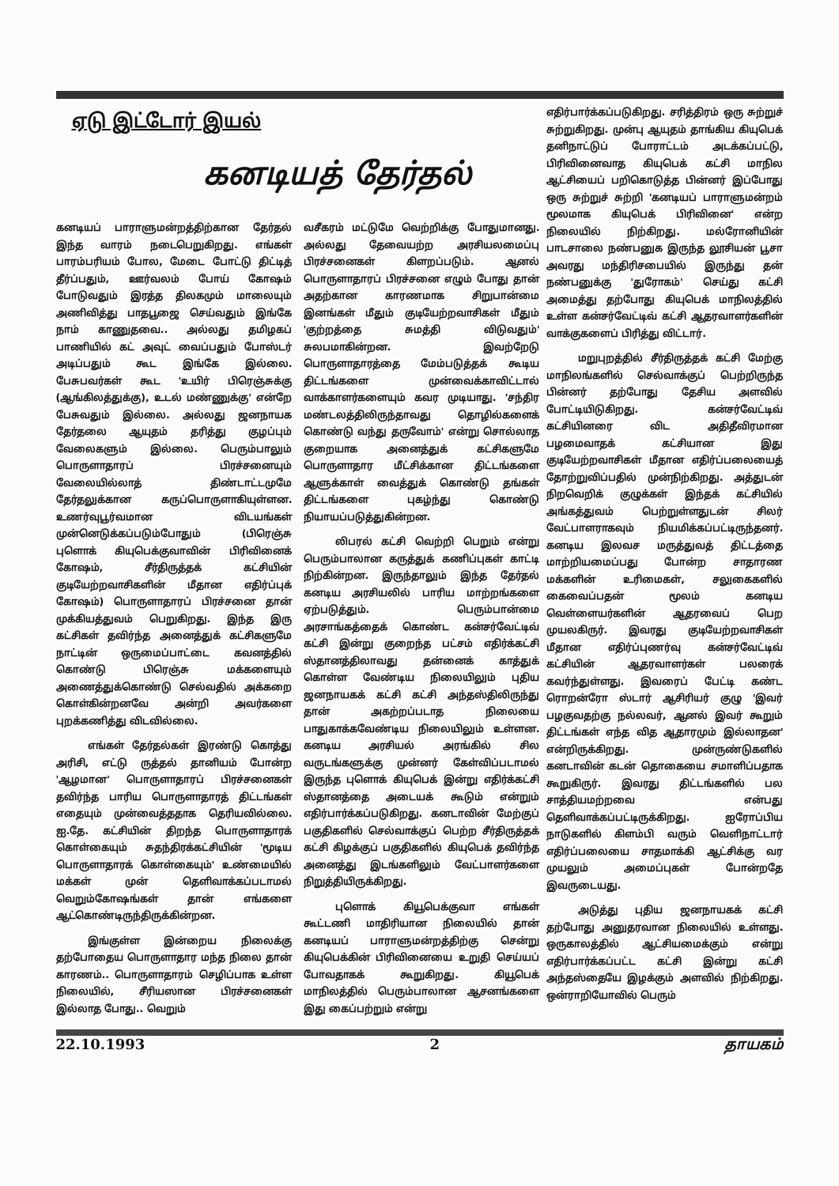ஏடு இட்டோர் இயல்
கனடியத் தேர்தல்
கனடியப் பாராளுமன்றத்திற்கான தேர்தல் இந்த வாரம் நடைபெறுகிறது. எங்கள் பாரம்பரியம் போல, மேடை போட்டு திட்டித் தீர்ப்பதும், ஊர்வலம் போய் கோஷம் போடுவதும் இரத்த திலகமும் மாலையும் அணிவித்து பாதபூஜை செய்வதும் இங்கே நாம் காணுதவை.. அல்லது தமிழகப் பாணியில் கட் அவுட் வைப்பதும் போஸ்டர் அடிப்பதும் கூட இங்கே இல்லை. பேசுபவர்கள் கூட 'உயிர் பிரெஞ்சுக்கு (ஆங்கிலத்துக்கு), உடல் மண்ணுக்கு' என்றே பேசுவதும் இல்லை. அல்லது ஜனநாயக தேர்தலை ஆயுதம் தரித்து குழப்பும் வேலைகளும் இல்லை. பெரும்பாலும் பொருளாதாரப் பிரச்சனையும் வேலையில்லாத் திண்டாட்டமுமே தேர்தலுக்கான கருப்பொருளாகியுள்ளன. உணர்வுபூர்வமான விடயங்கள் முன்னெடுக்கப்படும்போதும் (பிரெஞ்சு புளொக் கியுபெக்குவாவின் பிரிவினைக் கோஷம், சீர்திருத்தக் கட்சியின் குடியேற்றவாசிகளின் மீதான எதிர்ப்புக் கோஷம்) பொருளாதாரப் பிரச்சனை தான் முக்கியத்துவம் பெறுகிறது. இந்த இரு கட்சிகள் தவிர்ந்த அனைத்துக் கட்சிகளுமே நாட்டின் ஒருமைப்பாட்டை கவனத்தில் கொண்டு பிரெஞ்சு மக்களையும் அணைத்துக்கொண்டு செல்வதில் அக்கறை கொள்கின்றனவே அன்றி அவர்களை புறக்கணித்து விடவில்லை.
எங்கள் தேர்தல்கள் இரண்டு கொத்து அரிசி, எட்டு ருத்தல் தானியம் போன்ற 'ஆழமான' பொருளாதாரப் பிரச்சனைகள் தவிர்ந்த பாரிய பொருளாதாரத் திட்டங்கள் எதையும் முன்வைத்ததாக தெரியவில்லை. ஐ.தே. கட்சியின் திறந்த பொருளாதாரக் கொள்கையும் சுதந்திரக்கட்சியின் 'மூடிய பொருளாதாரக் கொள்கையும்' உண்மையில் மக்கள் முன் தெளிவாக்கப்படாமல் வெறும்கோஷங்கள் தான் எங்களை ஆட்கொண்டிருந்திருக்கின்றன.
இங்குள்ள இன்றைய நிலைக்கு தற்போதைய பொருளாதார மந்த நிலை தான் காரணம்.. பொருளாதாரம் செழிப்பாக உள்ள நிலையில், சீரியஸான பிரச்சனைகள் இல்லாத போது.. வெறும்
வசீகரம் மட்டுமே வெற்றிக்கு போதுமானது. அல்லது தேவையற்ற அரசியலமைப்பு பிரச்சனைகள் கிளறப்படும். ஆனல் பொருளாதாரப் பிரச்சனை எழும் போது தான் அதற்கான காரணமாக சிறுபான்மை இனங்கள் மீதும் குடியேற்றவாசிகள் மீதும் 'குற்றத்தை சுமத்தி விடுவதும்' சுலபமாகின்றன. இவற்றேடு பொருளாதாரத்தை மேம்படுத்தக் கூடிய திட்டங்களை முன்வைக்காவிட்டால் வாக்காளர்களையும் கவர முடியாது. 'சந்திர மண்டலத்திலிருந்தாவது தொழில்களைக் கொண்டு வந்து தருவோம்' என்று சொல்லாத குறையாக அனைத்துக் கட்சிகளுமே பொருளாதார மீட்சிக்கான திட்டங்களை ஆளுக்காள் வைத்துக் கொண்டு தங்கள் திட்டங்களை புகழ்ந்து கொண்டு நியாயப்படுத்துகின்றன.
லிபரல் கட்சி வெற்றி பெறும் என்று பெரும்பாலான கருத்துக் கணிப்புகள் காட்டி நிற்கின்றன. இருந்தாலும் இந்த தேர்தல் கனடிய அரசியலில் பாரிய மாற்றங்களை ஏற்படுத்தும். பெரும்பான்மை அரசாங்கத்தைக் கொண்ட கன்சர்வேட்டிவ் கட்சி இன்று குறைந்த பட்சம் எதிர்க்கட்சி ஸ்தானத்திலாவது தன்னைக் காத்துக் கொள்ள வேண்டிய நிலையிலும் புதிய ஜனநாயகக் கட்சி கட்சி அந்தஸ்திலிருந்து தான் அகற்றப்படாத நிலையை பாதுகாக்கவேண்டிய நிலையிலும் உள்ளன. கனடிய அரசியல் அரங்கில் சில வருடங்களுக்கு முன்னர் கேள்விப்படாமல் இருந்த புளொக் கியுபெக் இன்று எதிர்க்கட்சி ஸ்தானத்தை அடையக் கூடும் என்றும் எதிர்பார்க்கப்படுகிறது. கனடாவின் மேற்குப் பகுதிகளில் செல்வாக்குப் பெற்ற சீர்திருத்தக் கட்சி கிழக்குப் பகுதிகளில் கியுபெக் தவிர்ந்த அனைத்து இடங்களிலும் வேட்பாளர்களை நிறுத்தியிருக்கிறது.
புளொக் கியூபெக்குவா எங்கள் கூட்டணி மாதிரியான நிலையில் தான் கனடியப் பாராளுமன்றத்திற்கு சென்று கியுபெக்கின் பிரிவினையை உறுதி செய்யப் போவதாகக் கூறுகிறது. கியூபெக் மாநிலத்தில் பெரும்பாலான ஆசனங்களை இது கைப்பற்றும் என்று
எதிர்பார்க்கப்படுகிறது. சரித்திரம் ஒரு சுற்றுச் சுற்றுகிறது. முன்பு ஆயுதம் தாங்கிய கியுபெக் தனிநாட்டுப் போராட்டம் அடக்கப்பட்டு, பிரிவினைவாத கியுபெக் கட்சி மாநில ஆட்சியைப் பறிகொடுத்த பின்னர் இப்போது ஒரு சுற்றுச் சுற்றி 'கனடியப் பாராளுமன்றம் மூலமாக கியுபெக் பிரிவினை' என்ற நிலையில் நிற்கிறது. மல்ரோனியின் பாடசாலை நண்பனுக இருந்த லூசியன் பூசா அவரது மந்திரிசபையில் இருந்து தன் நண்பனுக்கு 'துரோகம்' செய்து கட்சி அமைத்து தற்போது கியுபெக் மாநிலத்தில் உள்ள கன்சர்வேட்டிவ் கட்சி ஆதரவாளர்களின் வாக்குகளைப் பிரித்து விட்டார்.
மறுபுறத்தில் சீர்திருத்தக் கட்சி மேற்கு மாநிலங்களில் செல்வாக்குப் பெற்றிருந்த பின்னர் தற்போது தேசிய அளவில் போட்டியிடுகிறது. கன்சர்வேட்டிவ் கட்சியினரை விட அதிதீவிரமான பழமைவாதக் கட்சியான இது குடியேற்றவாசிகள் மீதான எதிர்ப்பலையைத் தோற்றுவிப்பதில் முன்நிற்கிறது. அத்துடன் நிறவெறிக் குழுக்கள் இந்தக் கட்சியில் அங்கத்துவம் பெற்றுள்ளதுடன் சிலர் வேட்பாளராகவும் நியமிக்கப்பட்டிருந்தனர். கனடிய இலவச மருத்துவத் திட்டத்தை மாற்றியமைப்பது போன்ற சாதாரண மக்களின் உரிமைகள், சலுகைகளில் கைவைப்பதன் மூலம் கனடிய வெள்ளையர்களின் ஆதரவைப் பெற முயலகிருர். இவரது குடியேற்றவாசிகள் மீதான எதிர்ப்புணர்வு கன்சர்வேட்டிவ் கட்சியின் ஆதரவாளர்கள் பலரைக் கவர்ந்துள்ளது. இவரைப் பேட்டி கண்ட ரொறன்ரோ ஸ்டார் ஆசிரியர் குழு 'இவர் பழகுவதற்கு நல்லவர், ஆனல் இவர் கூறும் திட்டங்கள் எந்த வித ஆதாரமும் இல்லாதன' என்றிருக்கிறது. முன்ருண்டுகளில் கனடாவின் கடன் தொகையை சமாளிப்பதாக கூறுகிருர். இவரது திட்டங்களில் பல சாத்தியமற்றவை என்பது தெளிவாக்கப்பட்டிருக்கிறது. ஐரோப்பிய நாடுகளில் கிளம்பி வரும் வெளிநாட்டார் எதிர்ப்பலையை சாதமாக்கி ஆட்சிக்கு வர முயலும் அமைப்புகள் போன்றதே இவருடையது.
அடுத்து புதிய ஜனநாயகக் கட்சி தற்போது அனுதரவான நிலையில் உள்ளது. ஒருகாலத்தில் ஆட்சியமைக்கும் என்று எதிர்பார்க்கப்பட்ட கட்சி இன்று கட்சி அந்தஸ்தையே இழக்கும் அளவில் நிற்கிறது. ஒன்ராறியோவில் பெரும்
22.10.1993 2 தாயகம்